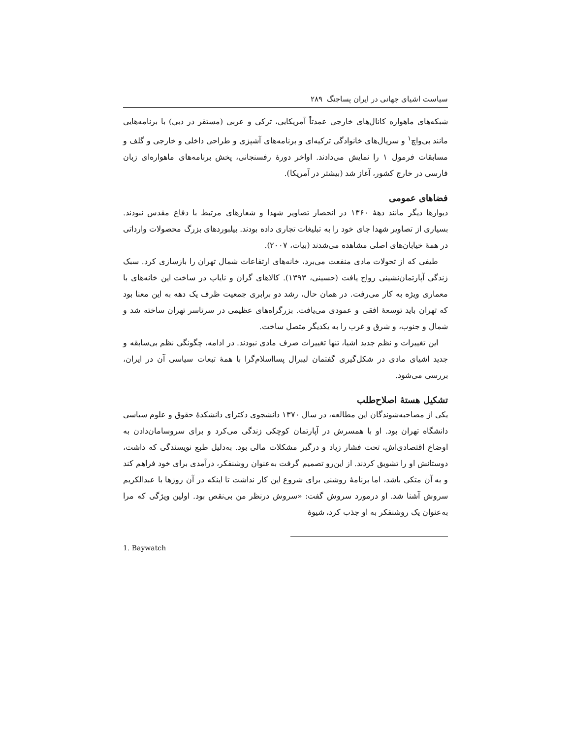سیاست اشیای جهانی در ایران پساجنگ ۲۸۹
شبکه‌های ماهواره کانال‌های خارجی عمدتاً آمریکایی، ترکی و عربی (مستقر در دبی) با برنامه‌هایی مانند بی‌واچ<sup>۱</sup> و سریال‌های خانوادگی ترکیه‌ای و برنامه‌های آشپزی و طراحی داخلی و خارجی و گلف و مسابقات فرمول ۱ را نمایش می‌دادند. اواخر دورهٔ رفسنجانی، پخش برنامه‌های ماهواره‌ای زبان فارسی در خارج کشور، آغاز شد (بیشتر در آمریکا).
فضاهای عمومی
دیوارها دیگر مانند دهۀ ۱۳۶۰ در انحصار تصاویر شهدا و شعارهای مرتبط با دفاع مقدس نبودند. بسیاری از تصاویر شهدا جای خود را به تبلیغات تجاری داده بودند. بیلبوردهای بزرگ محصولات وارداتی در همهٔ خیابان‌های اصلی مشاهده می‌شدند (بیات، ۲۰۰۷).
طیفی که از تحولات مادی منفعت می‌برد، خانه‌های ارتفاعات شمال تهران را بازسازی کرد. سبک زندگی آپارتمان‌نشینی رواج یافت (حسینی، ۱۳۹۳). کالاهای گران و نایاب در ساخت این خانه‌های با معماری ویژه به کار می‌رفت. در همان حال، رشد دو برابری جمعیت ظرف یک دهه به این معنا بود که تهران باید توسعهٔ افقی و عمودی می‌یافت. بزرگراه‌های عظیمی در سرتاسر تهران ساخته شد و شمال و جنوب، و شرق و غرب را به یکدیگر متصل ساخت.
این تغییرات و نظم جدید اشیا، تنها تغییرات صرف مادی نبودند. در ادامه، چگونگی نظم بی‌سابقه و جدید اشیای مادی در شکل‌گیری گفتمان لیبرال پسااسلام‌گرا با همهٔ تبعات سیاسی آن در ایران، بررسی می‌شود.
تشکیل هستهٔ اصلاح‌طلب
یکی از مصاحبه‌شوندگان این مطالعه، در سال ۱۳۷۰ دانشجوی دکترای دانشکدهٔ حقوق و علوم سیاسی دانشگاه تهران بود. او با همسرش در آپارتمان کوچکی زندگی می‌کرد و برای سروسامان‌دادن به اوضاع اقتصادی‌اش، تحت فشار زیاد و درگیر مشکلات مالی بود. به‌دلیل طبع نویسندگی که داشت، دوستانش او را تشویق کردند. از این‌رو تصمیم گرفت به‌عنوان روشنفکر، درآمدی برای خود فراهم کند و به آن متکی باشد، اما برنامهٔ روشنی برای شروع این کار نداشت تا اینکه در آن روزها با عبدالکریم سروش آشنا شد. او درمورد سروش گفت: «سروش درنظر من بی‌نقص بود. اولین ویژگی که مرا به‌عنوان یک روشنفکر به او جذب کرد، شیوهٔ
1. Baywatch